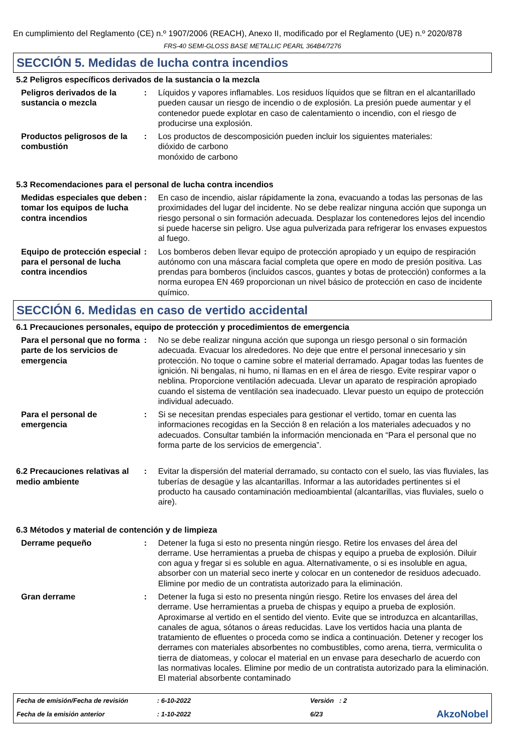En cumplimiento del Reglamento (CE) n.º 1907/2006 (REACH), Anexo II, modificado por el Reglamento (UE) n.º 2020/878
FRS-40 SEMI-GLOSS BASE METALLIC PEARL 364B4/7276
SECCIÓN 5. Medidas de lucha contra incendios
5.2 Peligros específicos derivados de la sustancia o la mezcla
Peligros derivados de la sustancia o mezcla
: Líquidos y vapores inflamables. Los residuos líquidos que se filtran en el alcantarillado pueden causar un riesgo de incendio o de explosión. La presión puede aumentar y el contenedor puede explotar en caso de calentamiento o incendio, con el riesgo de producirse una explosión.
Productos peligrosos de la combustión
: Los productos de descomposición pueden incluir los siguientes materiales:
dióxido de carbono
monóxido de carbono
5.3 Recomendaciones para el personal de lucha contra incendios
Medidas especiales que deben tomar los equipos de lucha contra incendios
: En caso de incendio, aislar rápidamente la zona, evacuando a todas las personas de las proximidades del lugar del incidente. No se debe realizar ninguna acción que suponga un riesgo personal o sin formación adecuada. Desplazar los contenedores lejos del incendio si puede hacerse sin peligro. Use agua pulverizada para refrigerar los envases expuestos al fuego.
Equipo de protección especial para el personal de lucha contra incendios
: Los bomberos deben llevar equipo de protección apropiado y un equipo de respiración autónomo con una máscara facial completa que opere en modo de presión positiva. Las prendas para bomberos (incluidos cascos, guantes y botas de protección) conformes a la norma europea EN 469 proporcionan un nivel básico de protección en caso de incidente químico.
SECCIÓN 6. Medidas en caso de vertido accidental
6.1 Precauciones personales, equipo de protección y procedimientos de emergencia
Para el personal que no forma parte de los servicios de emergencia
: No se debe realizar ninguna acción que suponga un riesgo personal o sin formación adecuada. Evacuar los alrededores. No deje que entre el personal innecesario y sin protección. No toque o camine sobre el material derramado. Apagar todas las fuentes de ignición. Ni bengalas, ni humo, ni llamas en en el área de riesgo. Evite respirar vapor o neblina. Proporcione ventilación adecuada. Llevar un aparato de respiración apropiado cuando el sistema de ventilación sea inadecuado. Llevar puesto un equipo de protección individual adecuado.
Para el personal de emergencia
: Si se necesitan prendas especiales para gestionar el vertido, tomar en cuenta las informaciones recogidas en la Sección 8 en relación a los materiales adecuados y no adecuados. Consultar también la información mencionada en “Para el personal que no forma parte de los servicios de emergencia”.
6.2 Precauciones relativas al medio ambiente
: Evitar la dispersión del material derramado, su contacto con el suelo, las vias fluviales, las tuberías de desagüe y las alcantarillas. Informar a las autoridades pertinentes si el producto ha causado contaminación medioambiental (alcantarillas, vias fluviales, suelo o aire).
6.3 Métodos y material de contención y de limpieza
Derrame pequeño : Detener la fuga si esto no presenta ningún riesgo. Retire los envases del área del derrame. Use herramientas a prueba de chispas y equipo a prueba de explosión. Diluir con agua y fregar si es soluble en agua. Alternativamente, o si es insoluble en agua, absorber con un material seco inerte y colocar en un contenedor de residuos adecuado. Elimine por medio de un contratista autorizado para la eliminación.
Gran derrame : Detener la fuga si esto no presenta ningún riesgo. Retire los envases del área del derrame. Use herramientas a prueba de chispas y equipo a prueba de explosión. Aproximarse al vertido en el sentido del viento. Evite que se introduzca en alcantarillas, canales de agua, sótanos o áreas reducidas. Lave los vertidos hacia una planta de tratamiento de efluentes o proceda como se indica a continuación. Detener y recoger los derrames con materiales absorbentes no combustibles, como arena, tierra, vermiculita o tierra de diatomeas, y colocar el material en un envase para desecharlo de acuerdo con las normativas locales. Elimine por medio de un contratista autorizado para la eliminación. El material absorbente contaminado
Fecha de emisión/Fecha de revisión
: 6-10-2022
Versión : 2
Fecha de la emisión anterior
: 1-10-2022
6/23
AkzoNobel